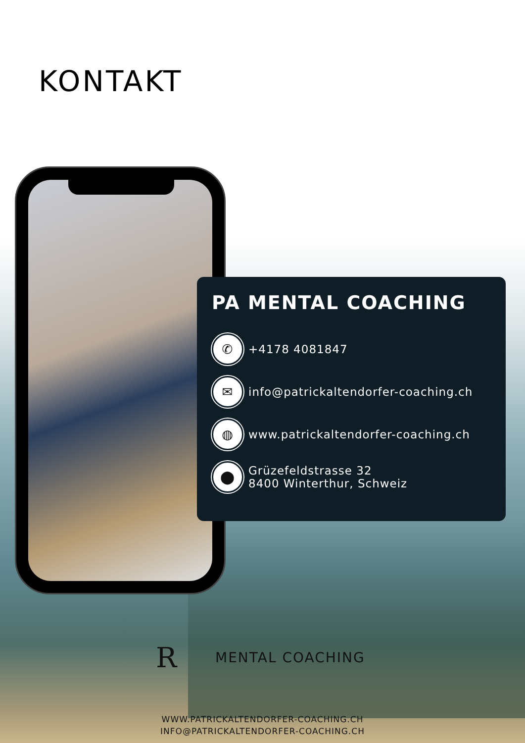KONTAKT
PA MENTAL COACHING
✆
+4178 4081847
✉
info@patrickaltendorfer-coaching.ch
◍
www.patrickaltendorfer-coaching.ch
⬤
Grüzefeldstrasse 32
8400 Winterthur, Schweiz
R
MENTAL COACHING
WWW.PATRICKALTENDORFER-COACHING.CH
INFO@PATRICKALTENDORFER-COACHING.CH